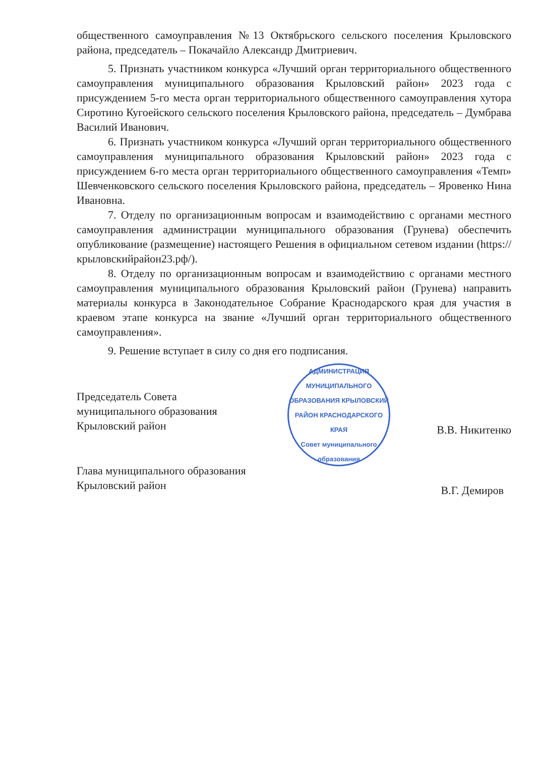общественного самоуправления №13 Октябрьского сельского поселения Крыловского района, председатель – Покачайло Александр Дмитриевич.
5. Признать участником конкурса «Лучший орган территориального общественного самоуправления муниципального образования Крыловский район» 2023 года с присуждением 5-го места орган территориального общественного самоуправления хутора Сиротино Кугоейского сельского поселения Крыловского района, председатель – Думбрава Василий Иванович.
6. Признать участником конкурса «Лучший орган территориального общественного самоуправления муниципального образования Крыловский район» 2023 года с присуждением 6-го места орган территориального общественного самоуправления «Темп» Шевченковского сельского поселения Крыловского района, председатель – Яровенко Нина Ивановна.
7. Отделу по организационным вопросам и взаимодействию с органами местного самоуправления администрации муниципального образования (Грунева) обеспечить опубликование (размещение) настоящего Решения в официальном сетевом издании (https://крыловскийрайон23.рф/).
8. Отделу по организационным вопросам и взаимодействию с органами местного самоуправления муниципального образования Крыловский район (Грунева) направить материалы конкурса в Законодательное Собрание Краснодарского края для участия в краевом этапе конкурса на звание «Лучший орган территориального общественного самоуправления».
9. Решение вступает в силу со дня его подписания.
Председатель Совета
муниципального образования
Крыловский район
В.В. Никитенко
Глава муниципального образования
Крыловский район
В.Г. Демиров
АДМИНИСТРАЦИЯ МУНИЦИПАЛЬНОГО ОБРАЗОВАНИЯ КРЫЛОВСКИЙ РАЙОН КРАСНОДАРСКОГО КРАЯ
Совет муниципального образования